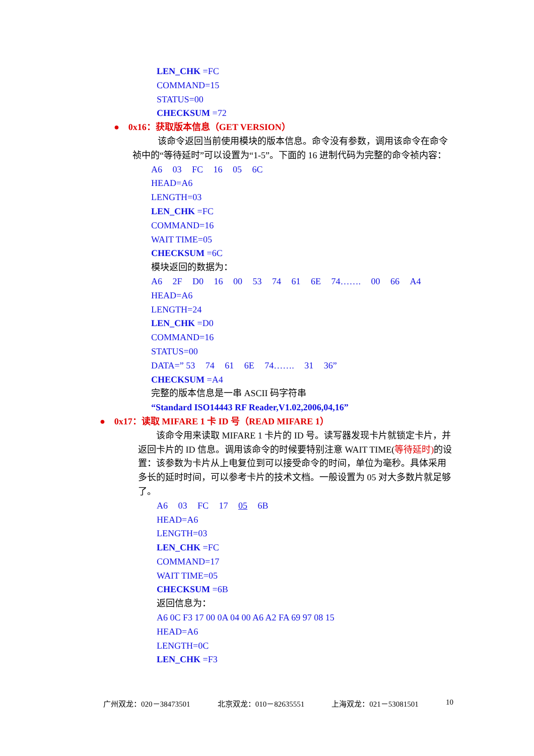LEN_CHK =FC
COMMAND=15
STATUS=00
CHECKSUM =72
● 0x16：获取版本信息（GET VERSION）
该命令返回当前使用模块的版本信息。命令没有参数，调用该命令在命令祯中的“等待延时”可以设置为“1-5”。下面的 16 进制代码为完整的命令祯内容：
A6 03 FC 16 05 6C
HEAD=A6
LENGTH=03
LEN_CHK =FC
COMMAND=16
WAIT TIME=05
CHECKSUM =6C
模块返回的数据为：
A6 2F D0 16 00 53 74 61 6E 74……. 00 66 A4
HEAD=A6
LENGTH=24
LEN_CHK =D0
COMMAND=16
STATUS=00
DATA=” 53 74 61 6E 74……. 31 36”
CHECKSUM =A4
完整的版本信息是一串 ASCII 码字符串
“Standard ISO14443 RF Reader,V1.02,2006,04,16”
● 0x17：读取 MIFARE 1 卡 ID 号（READ MIFARE 1）
该命令用来读取 MIFARE 1 卡片的 ID 号。读写器发现卡片就锁定卡片，并返回卡片的 ID 信息。调用该命令的时候要特别注意 WAIT TIME(等待延时) 的设置：该参数为卡片从上电复位到可以接受命令的时间，单位为毫秒。具体采用多长的延时时间，可以参考卡片的技术文档。一般设置为 05 对大多数片就足够了。
A6 03 FC 17 05 6B
HEAD=A6
LENGTH=03
LEN_CHK =FC
COMMAND=17
WAIT TIME=05
CHECKSUM =6B
返回信息为：
A6 0C F3 17 00 0A 04 00 A6 A2 FA 69 97 08 15
HEAD=A6
LENGTH=0C
LEN_CHK =F3
广州双龙：020－38473501 北京双龙：010－82635551 上海双龙：021－53081501 10